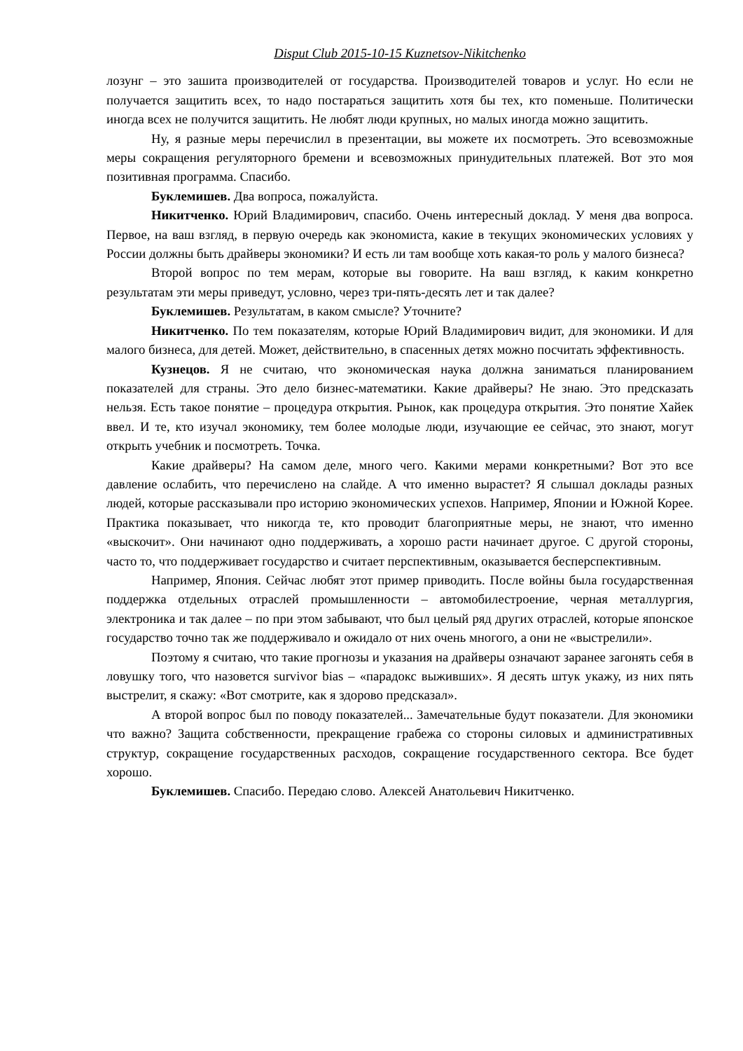Disput Club 2015-10-15 Kuznetsov-Nikitchenko
лозунг – это зашита производителей от государства. Производителей товаров и услуг. Но если не получается защитить всех, то надо постараться защитить хотя бы тех, кто поменьше. Политически иногда всех не получится защитить. Не любят люди крупных, но малых иногда можно защитить.
Ну, я разные меры перечислил в презентации, вы можете их посмотреть. Это всевозможные меры сокращения регуляторного бремени и всевозможных принудительных платежей. Вот это моя позитивная программа. Спасибо.
Буклемишев. Два вопроса, пожалуйста.
Никитченко. Юрий Владимирович, спасибо. Очень интересный доклад. У меня два вопроса. Первое, на ваш взгляд, в первую очередь как экономиста, какие в текущих экономических условиях у России должны быть драйверы экономики? И есть ли там вообще хоть какая-то роль у малого бизнеса?
Второй вопрос по тем мерам, которые вы говорите. На ваш взгляд, к каким конкретно результатам эти меры приведут, условно, через три-пять-десять лет и так далее?
Буклемишев. Результатам, в каком смысле? Уточните?
Никитченко. По тем показателям, которые Юрий Владимирович видит, для экономики. И для малого бизнеса, для детей. Может, действительно, в спасенных детях можно посчитать эффективность.
Кузнецов. Я не считаю, что экономическая наука должна заниматься планированием показателей для страны. Это дело бизнес-математики. Какие драйверы? Не знаю. Это предсказать нельзя. Есть такое понятие – процедура открытия. Рынок, как процедура открытия. Это понятие Хайек ввел. И те, кто изучал экономику, тем более молодые люди, изучающие ее сейчас, это знают, могут открыть учебник и посмотреть. Точка.
Какие драйверы? На самом деле, много чего. Какими мерами конкретными? Вот это все давление ослабить, что перечислено на слайде. А что именно вырастет? Я слышал доклады разных людей, которые рассказывали про историю экономических успехов. Например, Японии и Южной Корее. Практика показывает, что никогда те, кто проводит благоприятные меры, не знают, что именно «выскочит». Они начинают одно поддерживать, а хорошо расти начинает другое. С другой стороны, часто то, что поддерживает государство и считает перспективным, оказывается бесперспективным.
Например, Япония. Сейчас любят этот пример приводить. После войны была государственная поддержка отдельных отраслей промышленности – автомобилестроение, черная металлургия, электроника и так далее – по при этом забывают, что был целый ряд других отраслей, которые японское государство точно так же поддерживало и ожидало от них очень многого, а они не «выстрелили».
Поэтому я считаю, что такие прогнозы и указания на драйверы означают заранее загонять себя в ловушку того, что назовется survivor bias – «парадокс выживших». Я десять штук укажу, из них пять выстрелит, я скажу: «Вот смотрите, как я здорово предсказал».
А второй вопрос был по поводу показателей... Замечательные будут показатели. Для экономики что важно? Защита собственности, прекращение грабежа со стороны силовых и административных структур, сокращение государственных расходов, сокращение государственного сектора. Все будет хорошо.
Буклемишев. Спасибо. Передаю слово. Алексей Анатольевич Никитченко.